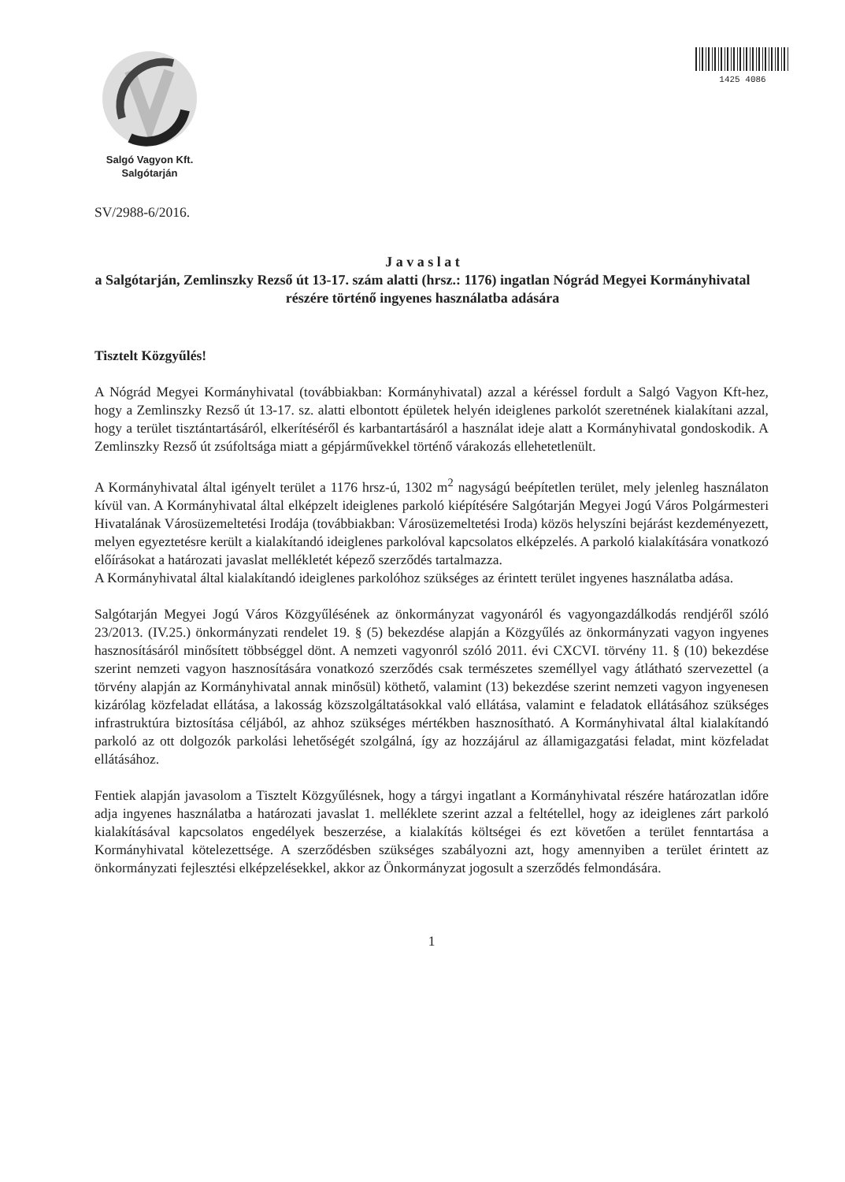Salgó Vagyon Kft.
Salgótarján
1425 4086
SV/2988-6/2016.
J a v a s l a t
a Salgótarján, Zemlinszky Rezső út 13-17. szám alatti (hrsz.: 1176) ingatlan Nógrád Megyei Kormányhivatal részére történő ingyenes használatba adására
Tisztelt Közgyűlés!
A Nógrád Megyei Kormányhivatal (továbbiakban: Kormányhivatal) azzal a kéréssel fordult a Salgó Vagyon Kft-hez, hogy a Zemlinszky Rezső út 13-17. sz. alatti elbontott épületek helyén ideiglenes parkolót szeretnének kialakítani azzal, hogy a terület tisztántartásáról, elkerítéséről és karbantartásáról a használat ideje alatt a Kormányhivatal gondoskodik. A Zemlinszky Rezső út zsúfoltsága miatt a gépjárművekkel történő várakozás ellehetetlenült.
A Kormányhivatal által igényelt terület a 1176 hrsz-ú, 1302 m<sup>2</sup> nagyságú beépítetlen terület, mely jelenleg használaton kívül van. A Kormányhivatal által elképzelt ideiglenes parkoló kiépítésére Salgótarján Megyei Jogú Város Polgármesteri Hivatalának Városüzemeltetési Irodája (továbbiakban: Városüzemeltetési Iroda) közös helyszíni bejárást kezdeményezett, melyen egyeztetésre került a kialakítandó ideiglenes parkolóval kapcsolatos elképzelés. A parkoló kialakítására vonatkozó előírásokat a határozati javaslat mellékletét képező szerződés tartalmazza.
A Kormányhivatal által kialakítandó ideiglenes parkolóhoz szükséges az érintett terület ingyenes használatba adása.
Salgótarján Megyei Jogú Város Közgyűlésének az önkormányzat vagyonáról és vagyongazdálkodás rendjéről szóló 23/2013. (IV.25.) önkormányzati rendelet 19. § (5) bekezdése alapján a Közgyűlés az önkormányzati vagyon ingyenes hasznosításáról minősített többséggel dönt. A nemzeti vagyonról szóló 2011. évi CXCVI. törvény 11. § (10) bekezdése szerint nemzeti vagyon hasznosítására vonatkozó szerződés csak természetes személlyel vagy átlátható szervezettel (a törvény alapján az Kormányhivatal annak minősül) köthető, valamint (13) bekezdése szerint nemzeti vagyon ingyenesen kizárólag közfeladat ellátása, a lakosság közszolgáltatásokkal való ellátása, valamint e feladatok ellátásához szükséges infrastruktúra biztosítása céljából, az ahhoz szükséges mértékben hasznosítható. A Kormányhivatal által kialakítandó parkoló az ott dolgozók parkolási lehetőségét szolgálná, így az hozzájárul az államigazgatási feladat, mint közfeladat ellátásához.
Fentiek alapján javasolom a Tisztelt Közgyűlésnek, hogy a tárgyi ingatlant a Kormányhivatal részére határozatlan időre adja ingyenes használatba a határozati javaslat 1. melléklete szerint azzal a feltétellel, hogy az ideiglenes zárt parkoló kialakításával kapcsolatos engedélyek beszerzése, a kialakítás költségei és ezt követően a terület fenntartása a Kormányhivatal kötelezettsége. A szerződésben szükséges szabályozni azt, hogy amennyiben a terület érintett az önkormányzati fejlesztési elképzelésekkel, akkor az Önkormányzat jogosult a szerződés felmondására.
1